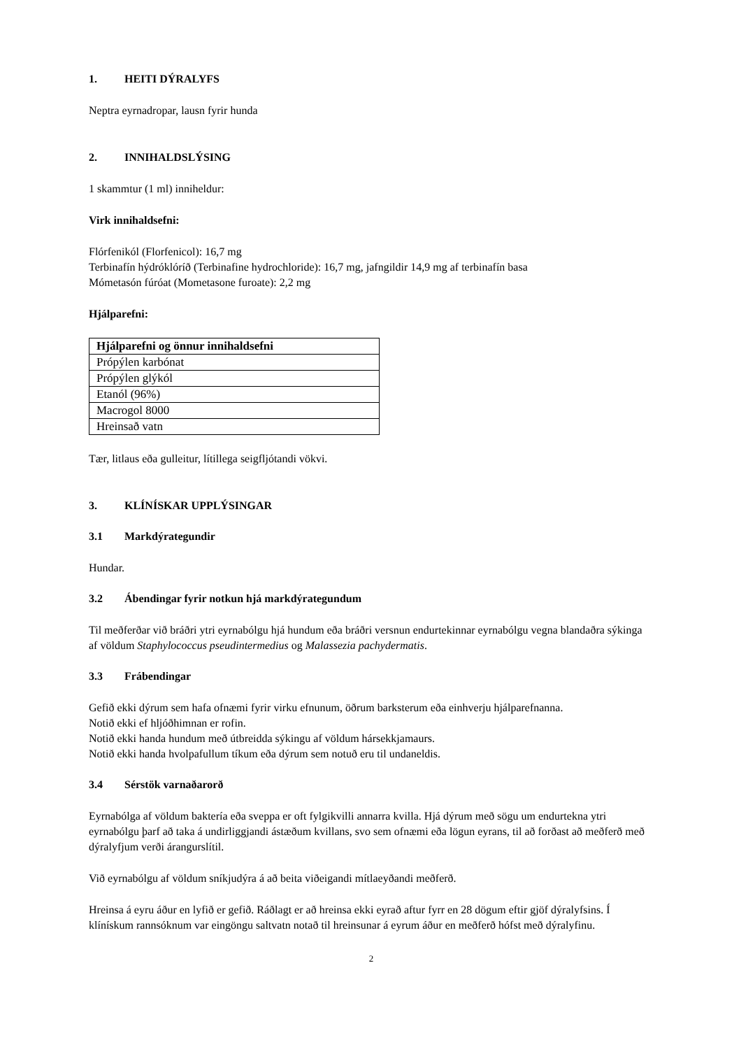1. HEITI DÝRALYFS
Neptra eyrnadropar, lausn fyrir hunda
2. INNIHALDSLÝSING
1 skammtur (1 ml) inniheldur:
Virk innihaldsefni:
Flórfenikól (Florfenicol): 16,7 mg
Terbinafín hýdróklóríð (Terbinafine hydrochloride): 16,7 mg, jafngildir 14,9 mg af terbinafín basa
Mómetasón fúróat (Mometasone furoate): 2,2 mg
Hjálparefni:
| Hjálparefni og önnur innihaldsefni |
| Própýlen karbónat |
| Própýlen glýkól |
| Etanól (96%) |
| Macrogol 8000 |
| Hreinsað vatn |
Tær, litlaus eða gulleitur, lítillega seigfljótandi vökvi.
3. KLÍNÍSKAR UPPLÝSINGAR
3.1 Markdýrategundir
Hundar.
3.2 Ábendingar fyrir notkun hjá markdýrategundum
Til meðferðar við bráðri ytri eyrnabólgu hjá hundum eða bráðri versnun endurtekinnar eyrnabólgu vegna blandaðra sýkinga af völdum Staphylococcus pseudintermedius og Malassezia pachydermatis.
3.3 Frábendingar
Gefið ekki dýrum sem hafa ofnæmi fyrir virku efnunum, öðrum barksterum eða einhverju hjálparefnanna.
Notið ekki ef hljóðhimnan er rofin.
Notið ekki handa hundum með útbreidda sýkingu af völdum hársekkjamaurs.
Notið ekki handa hvolpafullum tíkum eða dýrum sem notuð eru til undaneldis.
3.4 Sérstök varnaðarorð
Eyrnabólga af völdum baktería eða sveppa er oft fylgikvilli annarra kvilla. Hjá dýrum með sögu um endurtekna ytri eyrnabólgu þarf að taka á undirliggjandi ástæðum kvillans, svo sem ofnæmi eða lögun eyrans, til að forðast að meðferð með dýralyfjum verði árangurslítil.
Við eyrnabólgu af völdum sníkjudýra á að beita viðeigandi mítlaeyðandi meðferð.
Hreinsa á eyru áður en lyfið er gefið. Ráðlagt er að hreinsa ekki eyrað aftur fyrr en 28 dögum eftir gjöf dýralyfsins. Í klínískum rannsóknum var eingöngu saltvatn notað til hreinsunar á eyrum áður en meðferð hófst með dýralyfinu.
2